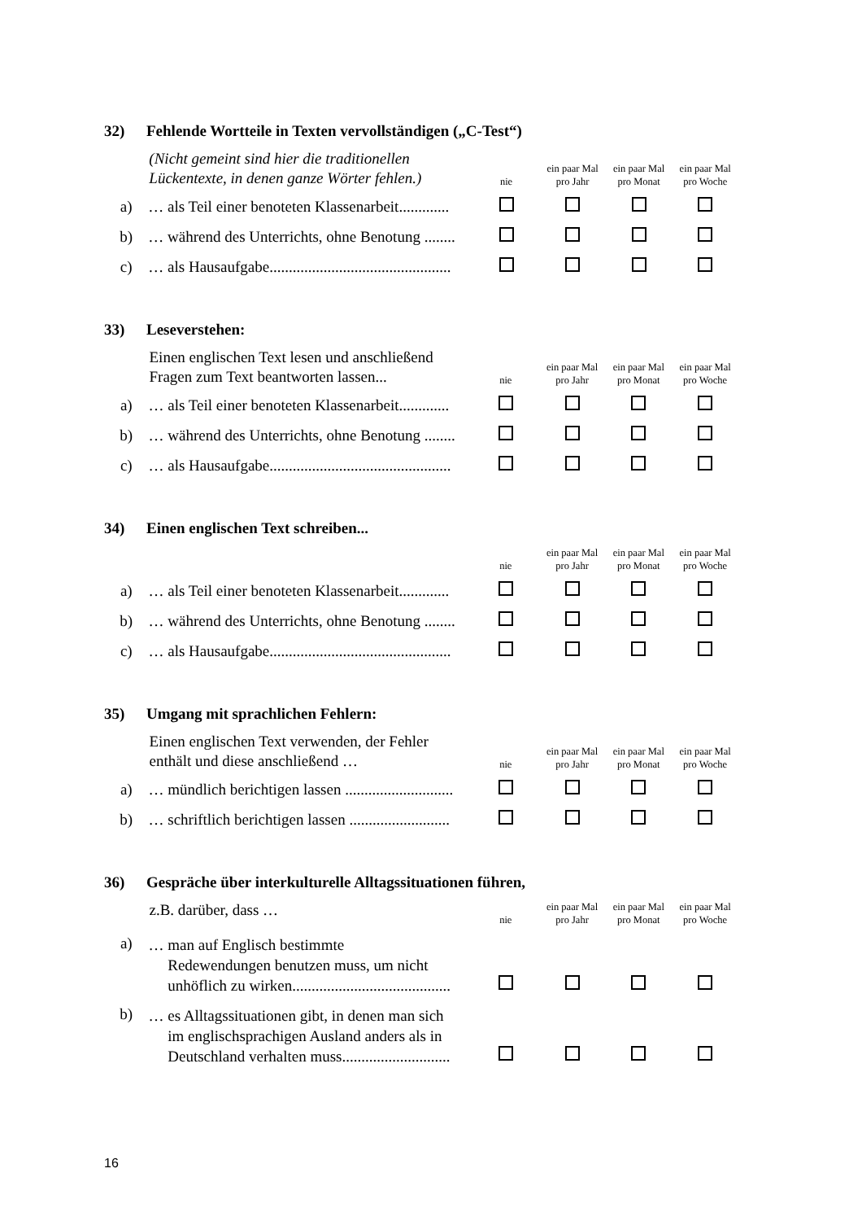32) Fehlende Wortteile in Texten vervollständigen („C-Test“)
| | (Nicht gemeint sind hier die traditionellen Lückentexte, in denen ganze Wörter fehlen.) | nie | ein paar Mal pro Jahr | ein paar Mal pro Monat | ein paar Mal pro Woche |
| a) | … als Teil einer benoteten Klassenarbeit............. | | | | |
| b) | … während des Unterrichts, ohne Benotung ........ | | | | |
| c) | … als Hausaufgabe............................................... | | | | |
33) Leseverstehen:
| | Einen englischen Text lesen und anschließend Fragen zum Text beantworten lassen... | nie | ein paar Mal pro Jahr | ein paar Mal pro Monat | ein paar Mal pro Woche |
| a) | … als Teil einer benoteten Klassenarbeit............. | | | | |
| b) | … während des Unterrichts, ohne Benotung ........ | | | | |
| c) | … als Hausaufgabe............................................... | | | | |
34) Einen englischen Text schreiben...
| | | nie | ein paar Mal pro Jahr | ein paar Mal pro Monat | ein paar Mal pro Woche |
| a) | … als Teil einer benoteten Klassenarbeit............. | | | | |
| b) | … während des Unterrichts, ohne Benotung ........ | | | | |
| c) | … als Hausaufgabe............................................... | | | | |
35) Umgang mit sprachlichen Fehlern:
| | Einen englischen Text verwenden, der Fehler enthält und diese anschließend … | nie | ein paar Mal pro Jahr | ein paar Mal pro Monat | ein paar Mal pro Woche |
| a) | … mündlich berichtigen lassen ............................ | | | | |
| b) | … schriftlich berichtigen lassen .......................... | | | | |
36) Gespräche über interkulturelle Alltagssituationen führen,
| | z.B. darüber, dass … | nie | ein paar Mal pro Jahr | ein paar Mal pro Monat | ein paar Mal pro Woche |
| a) | … man auf Englisch bestimmte Redewendungen benutzen muss, um nicht unhöflich zu wirken......................................... | | | | |
| b) | … es Alltagssituationen gibt, in denen man sich im englischsprachigen Ausland anders als in Deutschland verhalten muss............................ | | | | |
16